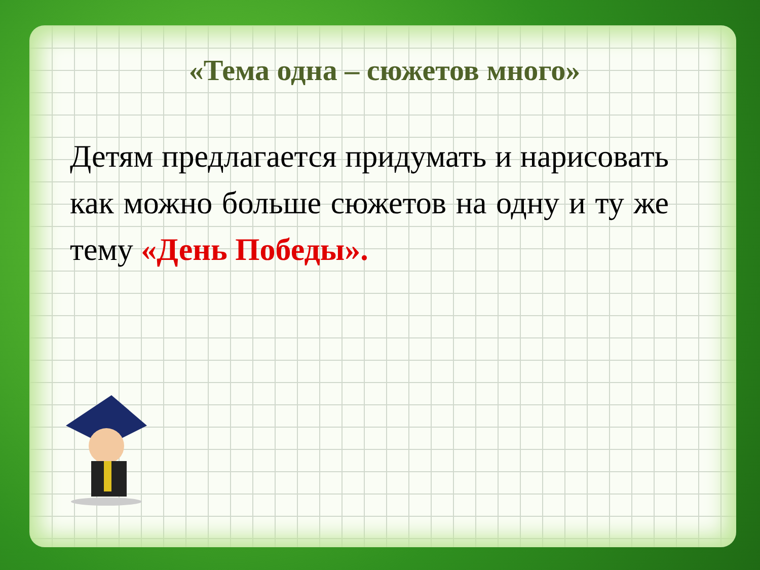«Тема одна – сюжетов много»
Детям предлагается придумать и нарисовать как можно больше сюжетов на одну и ту же тему «День Победы».